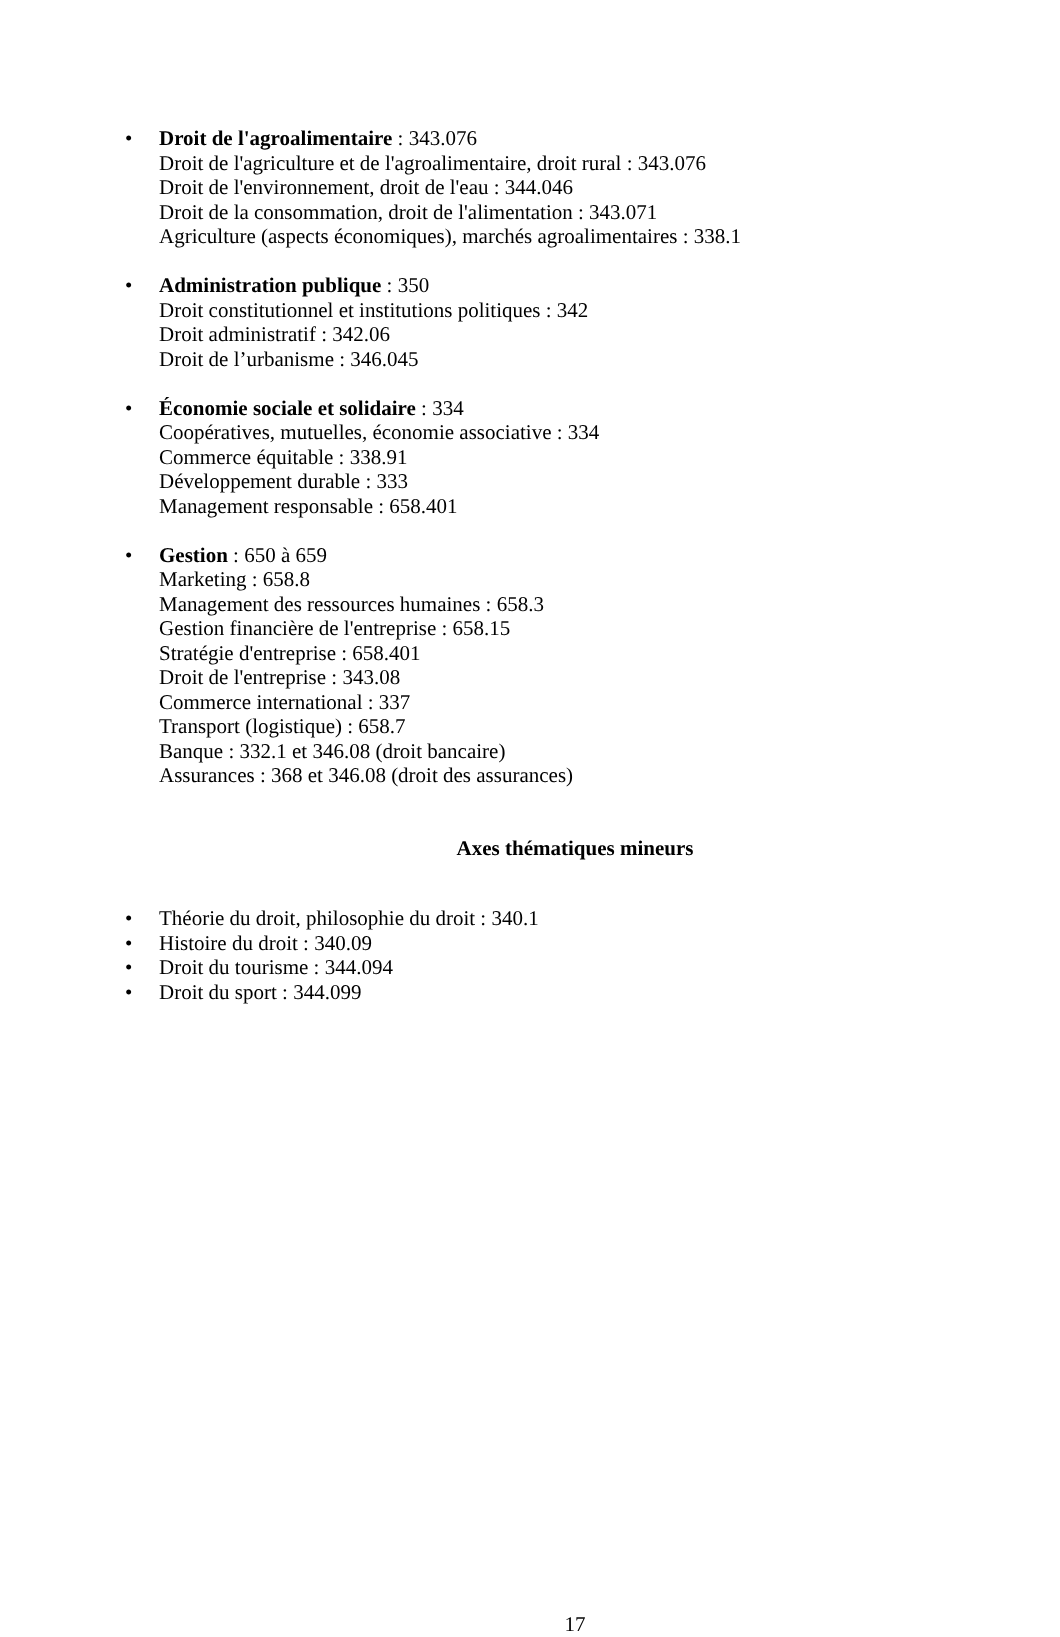• Droit de l'agroalimentaire : 343.076
Droit de l'agriculture et de l'agroalimentaire, droit rural : 343.076
Droit de l'environnement, droit de l'eau : 344.046
Droit de la consommation, droit de l'alimentation : 343.071
Agriculture (aspects économiques), marchés agroalimentaires : 338.1
• Administration publique : 350
Droit constitutionnel et institutions politiques : 342
Droit administratif : 342.06
Droit de l’urbanisme : 346.045
• Économie sociale et solidaire : 334
Coopératives, mutuelles, économie associative : 334
Commerce équitable : 338.91
Développement durable : 333
Management responsable : 658.401
• Gestion : 650 à 659
Marketing : 658.8
Management des ressources humaines : 658.3
Gestion financière de l'entreprise : 658.15
Stratégie d'entreprise : 658.401
Droit de l'entreprise : 343.08
Commerce international : 337
Transport (logistique) : 658.7
Banque : 332.1 et 346.08 (droit bancaire)
Assurances : 368 et 346.08 (droit des assurances)
Axes thématiques mineurs
• Théorie du droit, philosophie du droit : 340.1
• Histoire du droit : 340.09
• Droit du tourisme : 344.094
• Droit du sport : 344.099
17